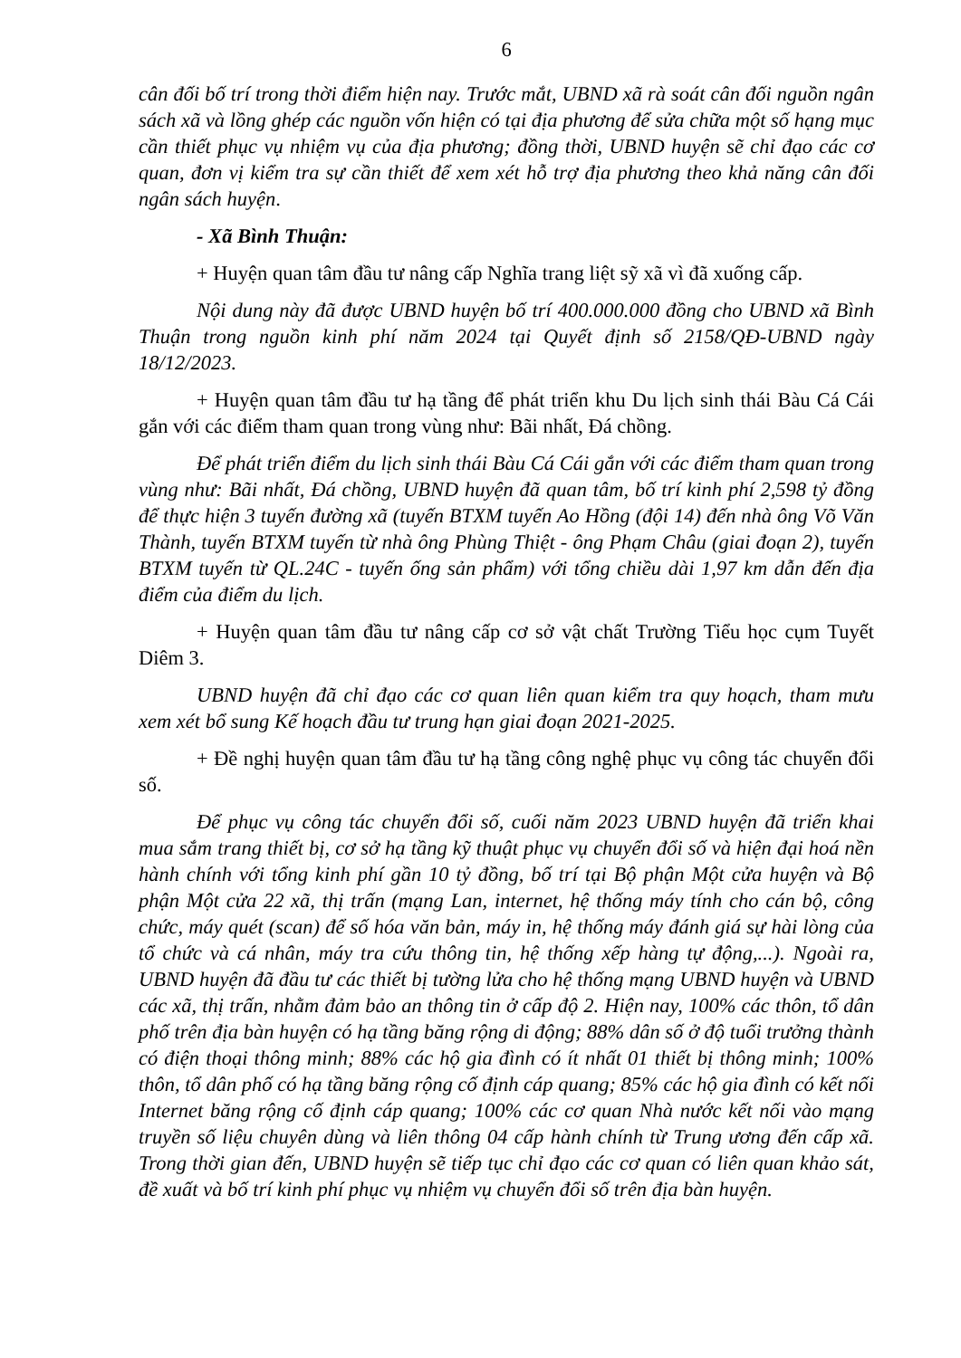6
cân đối bố trí trong thời điểm hiện nay. Trước mắt, UBND xã rà soát cân đối nguồn ngân sách xã và lồng ghép các nguồn vốn hiện có tại địa phương để sửa chữa một số hạng mục cần thiết phục vụ nhiệm vụ của địa phương; đồng thời, UBND huyện sẽ chỉ đạo các cơ quan, đơn vị kiểm tra sự cần thiết để xem xét hỗ trợ địa phương theo khả năng cân đối ngân sách huyện.
- Xã Bình Thuận:
+ Huyện quan tâm đầu tư nâng cấp Nghĩa trang liệt sỹ xã vì đã xuống cấp.
Nội dung này đã được UBND huyện bố trí 400.000.000 đồng cho UBND xã Bình Thuận trong nguồn kinh phí năm 2024 tại Quyết định số 2158/QĐ-UBND ngày 18/12/2023.
+ Huyện quan tâm đầu tư hạ tầng để phát triển khu Du lịch sinh thái Bàu Cá Cái gắn với các điểm tham quan trong vùng như: Bãi nhất, Đá chồng.
Để phát triển điểm du lịch sinh thái Bàu Cá Cái gắn với các điểm tham quan trong vùng như: Bãi nhất, Đá chồng, UBND huyện đã quan tâm, bố trí kinh phí 2,598 tỷ đồng để thực hiện 3 tuyến đường xã (tuyến BTXM tuyến Ao Hồng (đội 14) đến nhà ông Võ Văn Thành, tuyến BTXM tuyến từ nhà ông Phùng Thiệt - ông Phạm Châu (giai đoạn 2), tuyến BTXM tuyến từ QL.24C - tuyến ống sản phẩm) với tổng chiều dài 1,97 km dẫn đến địa điểm của điểm du lịch.
+ Huyện quan tâm đầu tư nâng cấp cơ sở vật chất Trường Tiểu học cụm Tuyết Diêm 3.
UBND huyện đã chỉ đạo các cơ quan liên quan kiểm tra quy hoạch, tham mưu xem xét bổ sung Kế hoạch đầu tư trung hạn giai đoạn 2021-2025.
+ Đề nghị huyện quan tâm đầu tư hạ tầng công nghệ phục vụ công tác chuyển đổi số.
Để phục vụ công tác chuyển đổi số, cuối năm 2023 UBND huyện đã triển khai mua sắm trang thiết bị, cơ sở hạ tầng kỹ thuật phục vụ chuyển đổi số và hiện đại hoá nền hành chính với tổng kinh phí gần 10 tỷ đồng, bố trí tại Bộ phận Một cửa huyện và Bộ phận Một cửa 22 xã, thị trấn (mạng Lan, internet, hệ thống máy tính cho cán bộ, công chức, máy quét (scan) để số hóa văn bản, máy in, hệ thống máy đánh giá sự hài lòng của tổ chức và cá nhân, máy tra cứu thông tin, hệ thống xếp hàng tự động,...). Ngoài ra, UBND huyện đã đầu tư các thiết bị tường lửa cho hệ thống mạng UBND huyện và UBND các xã, thị trấn, nhằm đảm bảo an thông tin ở cấp độ 2. Hiện nay, 100% các thôn, tổ dân phố trên địa bàn huyện có hạ tầng băng rộng di động; 88% dân số ở độ tuổi trưởng thành có điện thoại thông minh; 88% các hộ gia đình có ít nhất 01 thiết bị thông minh; 100% thôn, tổ dân phố có hạ tầng băng rộng cố định cáp quang; 85% các hộ gia đình có kết nối Internet băng rộng cố định cáp quang; 100% các cơ quan Nhà nước kết nối vào mạng truyền số liệu chuyên dùng và liên thông 04 cấp hành chính từ Trung ương đến cấp xã. Trong thời gian đến, UBND huyện sẽ tiếp tục chỉ đạo các cơ quan có liên quan khảo sát, đề xuất và bố trí kinh phí phục vụ nhiệm vụ chuyển đổi số trên địa bàn huyện.